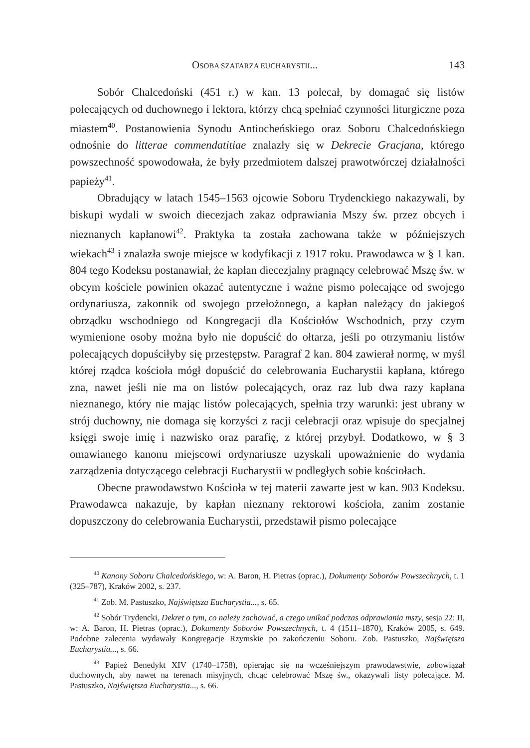OSOBA SZAFARZA EUCHARYSTII... 143
Sobór Chalcedoński (451 r.) w kan. 13 polecał, by domagać się listów polecających od duchownego i lektora, którzy chcą spełniać czynności liturgiczne poza miastem<sup>40</sup>. Postanowienia Synodu Antiocheńskiego oraz Soboru Chalcedońskiego odnośnie do litterae commendatitiae znalazły się w Dekrecie Gracjana, którego powszechność spowodowała, że były przedmiotem dalszej prawotwórczej działalności papieży<sup>41</sup>.
Obradujący w latach 1545–1563 ojcowie Soboru Trydenckiego nakazywali, by biskupi wydali w swoich diecezjach zakaz odprawiania Mszy św. przez obcych i nieznanych kapłanowi<sup>42</sup>. Praktyka ta została zachowana także w późniejszych wiekach<sup>43</sup> i znalazła swoje miejsce w kodyfikacji z 1917 roku. Prawodawca w § 1 kan. 804 tego Kodeksu postanawiał, że kapłan diecezjalny pragnący celebrować Mszę św. w obcym kościele powinien okazać autentyczne i ważne pismo polecające od swojego ordynariusza, zakonnik od swojego przełożonego, a kapłan należący do jakiegoś obrządku wschodniego od Kongregacji dla Kościołów Wschodnich, przy czym wymienione osoby można było nie dopuścić do ołtarza, jeśli po otrzymaniu listów polecających dopuściłyby się przestępstw. Paragraf 2 kan. 804 zawierał normę, w myśl której rządca kościoła mógł dopuścić do celebrowania Eucharystii kapłana, którego zna, nawet jeśli nie ma on listów polecających, oraz raz lub dwa razy kapłana nieznanego, który nie mając listów polecających, spełnia trzy warunki: jest ubrany w strój duchowny, nie domaga się korzyści z racji celebracji oraz wpisuje do specjalnej księgi swoje imię i nazwisko oraz parafię, z której przybył. Dodatkowo, w § 3 omawianego kanonu miejscowi ordynariusze uzyskali upoważnienie do wydania zarządzenia dotyczącego celebracji Eucharystii w podległych sobie kościołach.
Obecne prawodawstwo Kościoła w tej materii zawarte jest w kan. 903 Kodeksu. Prawodawca nakazuje, by kapłan nieznany rektorowi kościoła, zanim zostanie dopuszczony do celebrowania Eucharystii, przedstawił pismo polecające
<sup>40</sup> Kanony Soboru Chalcedońskiego, w: A. Baron, H. Pietras (oprac.), Dokumenty Soborów Powszechnych, t. 1 (325–787), Kraków 2002, s. 237.
<sup>41</sup> Zob. M. Pastuszko, Najświętsza Eucharystia..., s. 65.
<sup>42</sup> Sobór Trydencki, Dekret o tym, co należy zachować, a czego unikać podczas odprawiania mszy, sesja 22: II, w: A. Baron, H. Pietras (oprac.), Dokumenty Soborów Powszechnych, t. 4 (1511–1870), Kraków 2005, s. 649. Podobne zalecenia wydawały Kongregacje Rzymskie po zakończeniu Soboru. Zob. Pastuszko, Najświętsza Eucharystia..., s. 66.
<sup>43</sup> Papież Benedykt XIV (1740–1758), opierając się na wcześniejszym prawodawstwie, zobowiązał duchownych, aby nawet na terenach misyjnych, chcąc celebrować Mszę św., okazywali listy polecające. M. Pastuszko, Najświętsza Eucharystia..., s. 66.